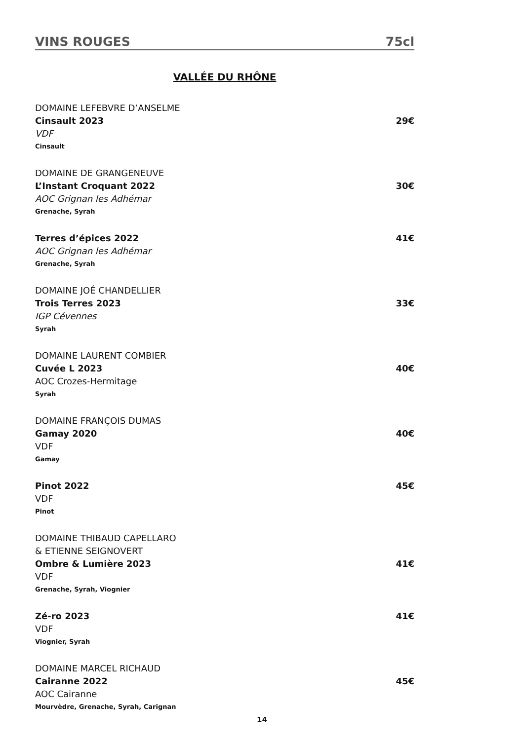VINS ROUGES 75cl
VALLÉE DU RHÔNE
DOMAINE LEFEBVRE D’ANSELME
Cinsault 2023 29€
VDF
Cinsault
DOMAINE DE GRANGENEUVE
L’Instant Croquant 2022 30€
AOC Grignan les Adhémar
Grenache, Syrah
Terres d’épices 2022 41€
AOC Grignan les Adhémar
Grenache, Syrah
DOMAINE JOÉ CHANDELLIER
Trois Terres 2023 33€
IGP Cévennes
Syrah
DOMAINE LAURENT COMBIER
Cuvée L 2023 40€
AOC Crozes-Hermitage
Syrah
DOMAINE FRANÇOIS DUMAS
Gamay 2020 40€
VDF
Gamay
Pinot 2022 45€
VDF
Pinot
DOMAINE THIBAUD CAPELLARO
& ETIENNE SEIGNOVERT
Ombre & Lumière 2023 41€
VDF
Grenache, Syrah, Viognier
Zé-ro 2023 41€
VDF
Viognier, Syrah
DOMAINE MARCEL RICHAUD
Cairanne 2022 45€
AOC Cairanne
Mourvèdre, Grenache, Syrah, Carignan
14